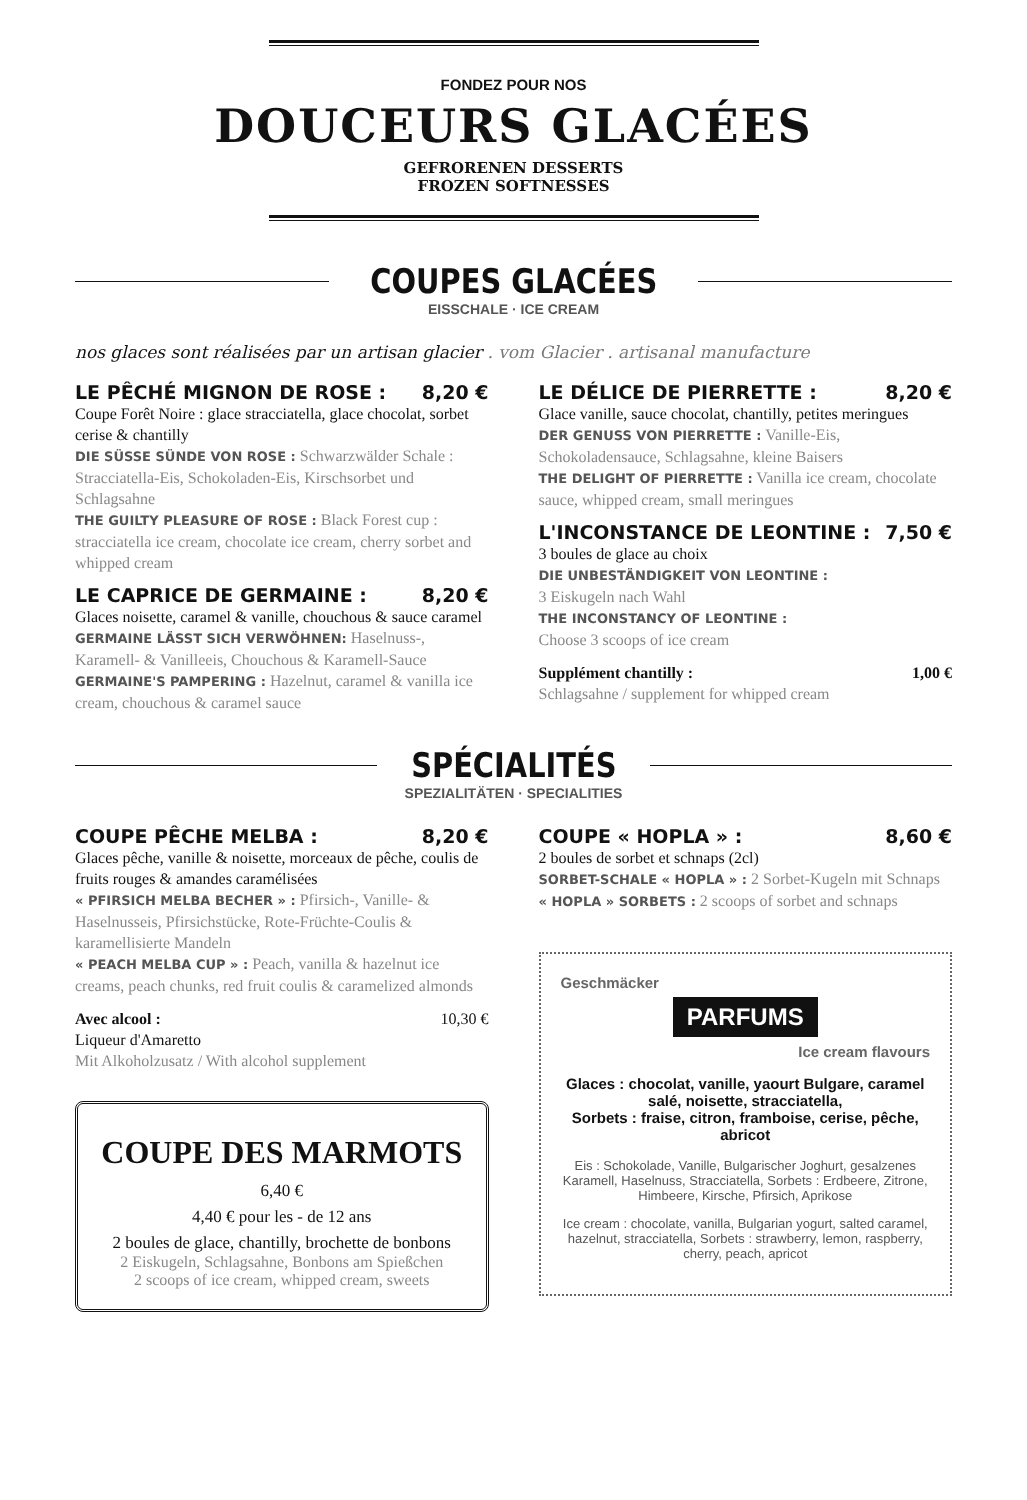FONDEZ POUR NOS
DOUCEURS GLACÉES
GEFRORENEN DESSERTS
FROZEN SOFTNESSES
COUPES GLACÉES
EISSCHALE · ICE CREAM
nos glaces sont réalisées par un artisan glacier . vom Glacier . artisanal manufacture
LE PÊCHÉ MIGNON DE ROSE : 8,20 €
Coupe Forêt Noire : glace stracciatella, glace chocolat, sorbet cerise & chantilly
DIE SÜSSE SÜNDE VON ROSE : Schwarzwälder Schale : Stracciatella-Eis, Schokoladen-Eis, Kirschsorbet und Schlagsahne
THE GUILTY PLEASURE OF ROSE : Black Forest cup : stracciatella ice cream, chocolate ice cream, cherry sorbet and whipped cream
LE CAPRICE DE GERMAINE : 8,20 €
Glaces noisette, caramel & vanille, chouchous & sauce caramel
GERMAINE LÄSST SICH VERWÖHNEN: Haselnuss-, Karamell- & Vanilleeis, Chouchous & Karamell-Sauce
GERMAINE'S PAMPERING : Hazelnut, caramel & vanilla ice cream, chouchous & caramel sauce
LE DÉLICE DE PIERRETTE : 8,20 €
Glace vanille, sauce chocolat, chantilly, petites meringues
DER GENUSS VON PIERRETTE : Vanille-Eis, Schokoladensauce, Schlagsahne, kleine Baisers
THE DELIGHT OF PIERRETTE : Vanilla ice cream, chocolate sauce, whipped cream, small meringues
L'INCONSTANCE DE LEONTINE : 7,50 €
3 boules de glace au choix
DIE UNBESTÄNDIGKEIT VON LEONTINE :
3 Eiskugeln nach Wahl
THE INCONSTANCY OF LEONTINE :
Choose 3 scoops of ice cream
Supplément chantilly : 1,00 €
Schlagsahne / supplement for whipped cream
SPÉCIALITÉS
SPEZIALITÄTEN · SPECIALITIES
COUPE PÊCHE MELBA : 8,20 €
Glaces pêche, vanille & noisette, morceaux de pêche, coulis de fruits rouges & amandes caramélisées
« PFIRSICH MELBA BECHER » : Pfirsich-, Vanille- & Haselnusseis, Pfirsichstücke, Rote-Früchte-Coulis & karamellisierte Mandeln
« PEACH MELBA CUP » : Peach, vanilla & hazelnut ice creams, peach chunks, red fruit coulis & caramelized almonds
Avec alcool : 10,30 €
Liqueur d'Amaretto
Mit Alkoholzusatz / With alcohol supplement
COUPE DES MARMOTS
6,40 €
4,40 € pour les - de 12 ans
2 boules de glace, chantilly, brochette de bonbons
2 Eiskugeln, Schlagsahne, Bonbons am Spießchen
2 scoops of ice cream, whipped cream, sweets
COUPE « HOPLA » : 8,60 €
2 boules de sorbet et schnaps (2cl)
SORBET-SCHALE « HOPLA » : 2 Sorbet-Kugeln mit Schnaps
« HOPLA » SORBETS : 2 scoops of sorbet and schnaps
Geschmäcker
PARFUMS
Ice cream flavours
Glaces : chocolat, vanille, yaourt Bulgare, caramel salé, noisette, stracciatella,
Sorbets : fraise, citron, framboise, cerise, pêche, abricot
Eis : Schokolade, Vanille, Bulgarischer Joghurt, gesalzenes Karamell, Haselnuss, Stracciatella, Sorbets : Erdbeere, Zitrone, Himbeere, Kirsche, Pfirsich, Aprikose
Ice cream : chocolate, vanilla, Bulgarian yogurt, salted caramel, hazelnut, stracciatella, Sorbets : strawberry, lemon, raspberry, cherry, peach, apricot